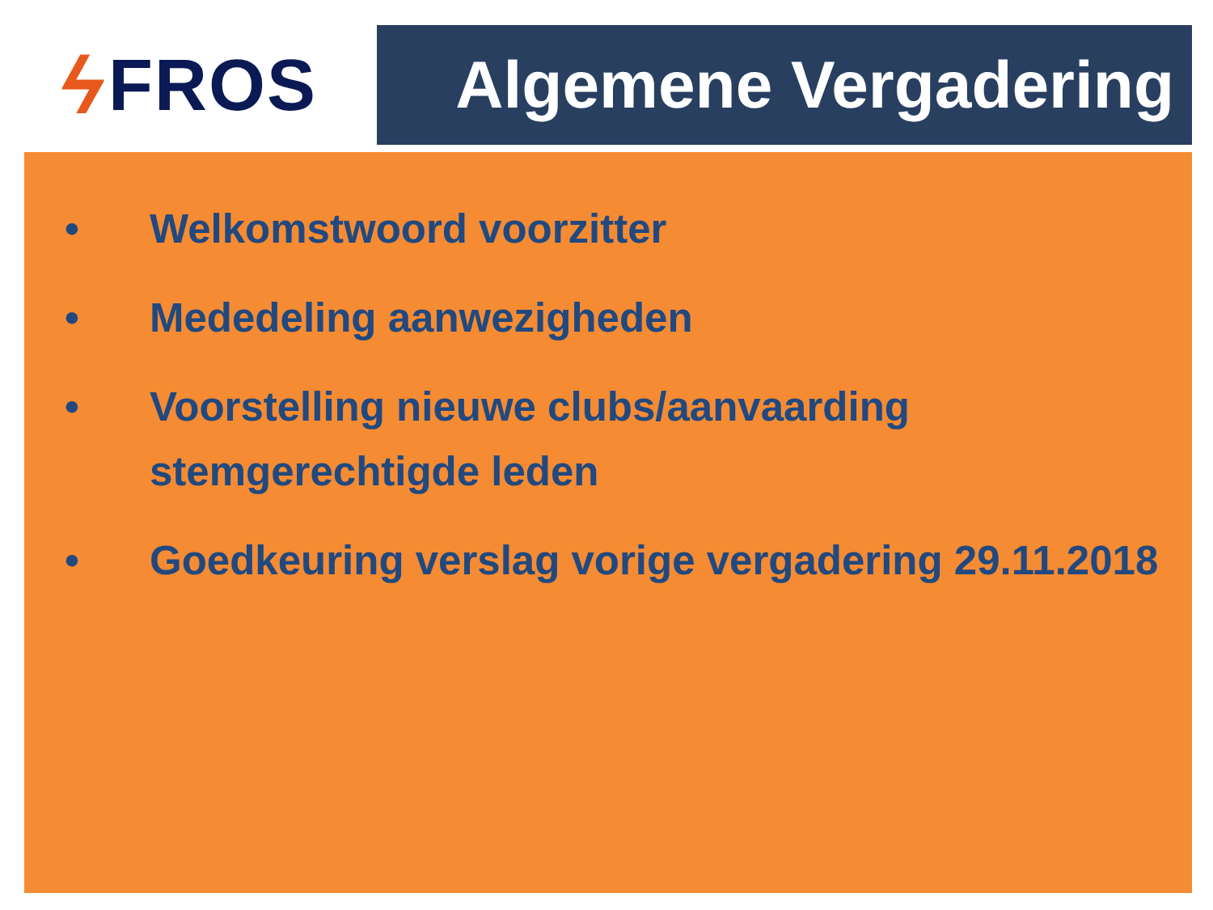ϟ FROS Algemene Vergadering
• Welkomstwoord voorzitter
• Mededeling aanwezigheden
• Voorstelling nieuwe clubs/aanvaarding
stemgerechtigde leden
• Goedkeuring verslag vorige vergadering 29.11.2018